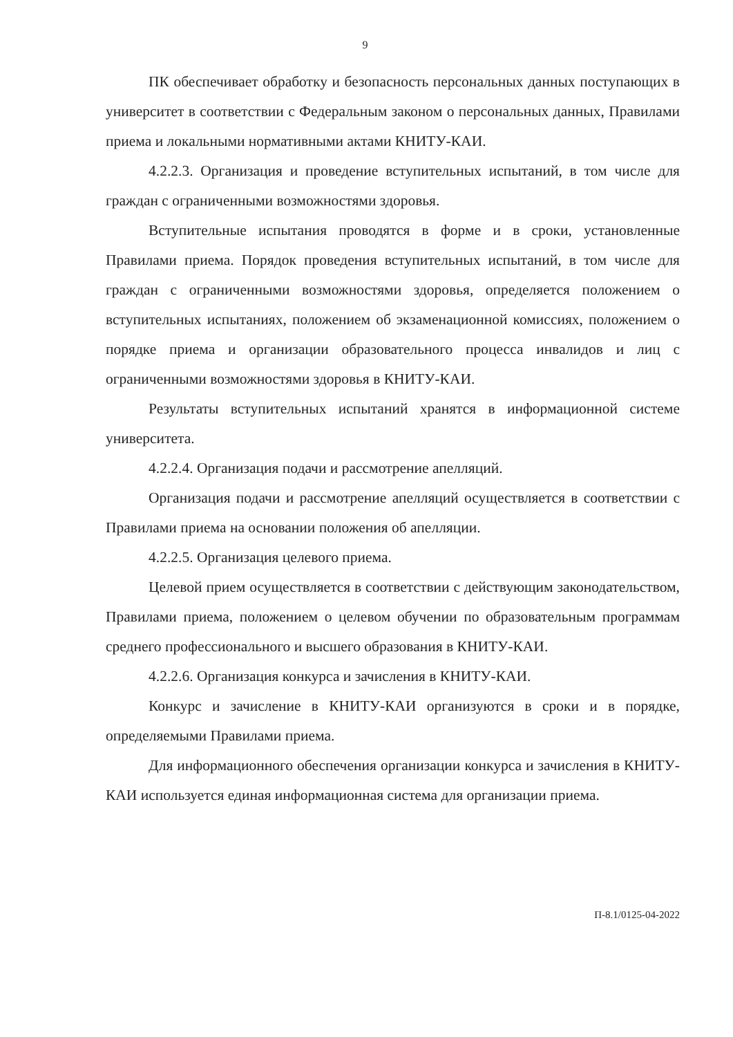9
ПК обеспечивает обработку и безопасность персональных данных поступающих в университет в соответствии с Федеральным законом о персональных данных, Правилами приема и локальными нормативными актами КНИТУ-КАИ.
4.2.2.3. Организация и проведение вступительных испытаний, в том числе для граждан с ограниченными возможностями здоровья.
Вступительные испытания проводятся в форме и в сроки, установленные Правилами приема. Порядок проведения вступительных испытаний, в том числе для граждан с ограниченными возможностями здоровья, определяется положением о вступительных испытаниях, положением об экзаменационной комиссиях, положением о порядке приема и организации образовательного процесса инвалидов и лиц с ограниченными возможностями здоровья в КНИТУ-КАИ.
Результаты вступительных испытаний хранятся в информационной системе университета.
4.2.2.4. Организация подачи и рассмотрение апелляций.
Организация подачи и рассмотрение апелляций осуществляется в соответствии с Правилами приема на основании положения об апелляции.
4.2.2.5. Организация целевого приема.
Целевой прием осуществляется в соответствии с действующим законодательством, Правилами приема, положением о целевом обучении по образовательным программам среднего профессионального и высшего образования в КНИТУ-КАИ.
4.2.2.6. Организация конкурса и зачисления в КНИТУ-КАИ.
Конкурс и зачисление в КНИТУ-КАИ организуются в сроки и в порядке, определяемыми Правилами приема.
Для информационного обеспечения организации конкурса и зачисления в КНИТУ-КАИ используется единая информационная система для организации приема.
П-8.1/0125-04-2022